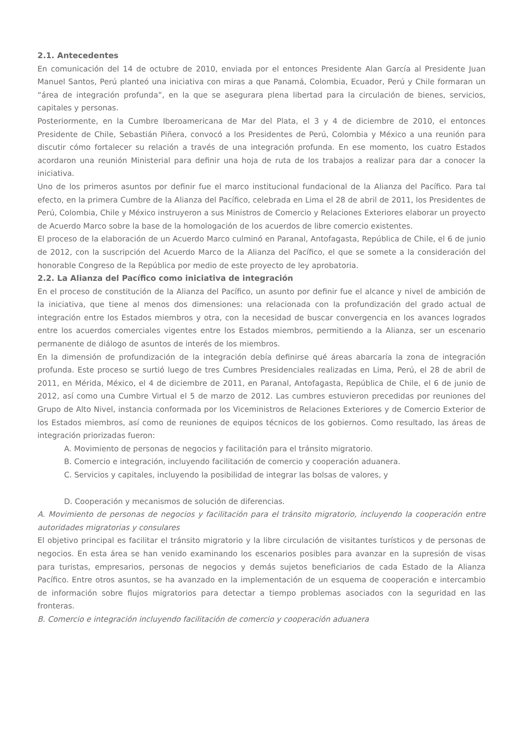2.1. Antecedentes
En comunicación del 14 de octubre de 2010, enviada por el entonces Presidente Alan García al Presidente Juan Manuel Santos, Perú planteó una iniciativa con miras a que Panamá, Colombia, Ecuador, Perú y Chile formaran un “área de integración profunda”, en la que se asegurara plena libertad para la circulación de bienes, servicios, capitales y personas.
Posteriormente, en la Cumbre Iberoamericana de Mar del Plata, el 3 y 4 de diciembre de 2010, el entonces Presidente de Chile, Sebastián Piñera, convocó a los Presidentes de Perú, Colombia y México a una reunión para discutir cómo fortalecer su relación a través de una integración profunda. En ese momento, los cuatro Estados acordaron una reunión Ministerial para definir una hoja de ruta de los trabajos a realizar para dar a conocer la iniciativa.
Uno de los primeros asuntos por definir fue el marco institucional fundacional de la Alianza del Pacífico. Para tal efecto, en la primera Cumbre de la Alianza del Pacífico, celebrada en Lima el 28 de abril de 2011, los Presidentes de Perú, Colombia, Chile y México instruyeron a sus Ministros de Comercio y Relaciones Exteriores elaborar un proyecto de Acuerdo Marco sobre la base de la homologación de los acuerdos de libre comercio existentes.
El proceso de la elaboración de un Acuerdo Marco culminó en Paranal, Antofagasta, República de Chile, el 6 de junio de 2012, con la suscripción del Acuerdo Marco de la Alianza del Pacífico, el que se somete a la consideración del honorable Congreso de la República por medio de este proyecto de ley aprobatoria.
2.2. La Alianza del Pacífico como iniciativa de integración
En el proceso de constitución de la Alianza del Pacífico, un asunto por definir fue el alcance y nivel de ambición de la iniciativa, que tiene al menos dos dimensiones: una relacionada con la profundización del grado actual de integración entre los Estados miembros y otra, con la necesidad de buscar convergencia en los avances logrados entre los acuerdos comerciales vigentes entre los Estados miembros, permitiendo a la Alianza, ser un escenario permanente de diálogo de asuntos de interés de los miembros.
En la dimensión de profundización de la integración debía definirse qué áreas abarcaría la zona de integración profunda. Este proceso se surtió luego de tres Cumbres Presidenciales realizadas en Lima, Perú, el 28 de abril de 2011, en Mérida, México, el 4 de diciembre de 2011, en Paranal, Antofagasta, República de Chile, el 6 de junio de 2012, así como una Cumbre Virtual el 5 de marzo de 2012. Las cumbres estuvieron precedidas por reuniones del Grupo de Alto Nivel, instancia conformada por los Viceministros de Relaciones Exteriores y de Comercio Exterior de los Estados miembros, así como de reuniones de equipos técnicos de los gobiernos. Como resultado, las áreas de integración priorizadas fueron:
A. Movimiento de personas de negocios y facilitación para el tránsito migratorio.
B. Comercio e integración, incluyendo facilitación de comercio y cooperación aduanera.
C. Servicios y capitales, incluyendo la posibilidad de integrar las bolsas de valores, y
D. Cooperación y mecanismos de solución de diferencias.
A. Movimiento de personas de negocios y facilitación para el tránsito migratorio, incluyendo la cooperación entre autoridades migratorias y consulares
El objetivo principal es facilitar el tránsito migratorio y la libre circulación de visitantes turísticos y de personas de negocios. En esta área se han venido examinando los escenarios posibles para avanzar en la supresión de visas para turistas, empresarios, personas de negocios y demás sujetos beneficiarios de cada Estado de la Alianza Pacífico. Entre otros asuntos, se ha avanzado en la implementación de un esquema de cooperación e intercambio de información sobre flujos migratorios para detectar a tiempo problemas asociados con la seguridad en las fronteras.
B. Comercio e integración incluyendo facilitación de comercio y cooperación aduanera